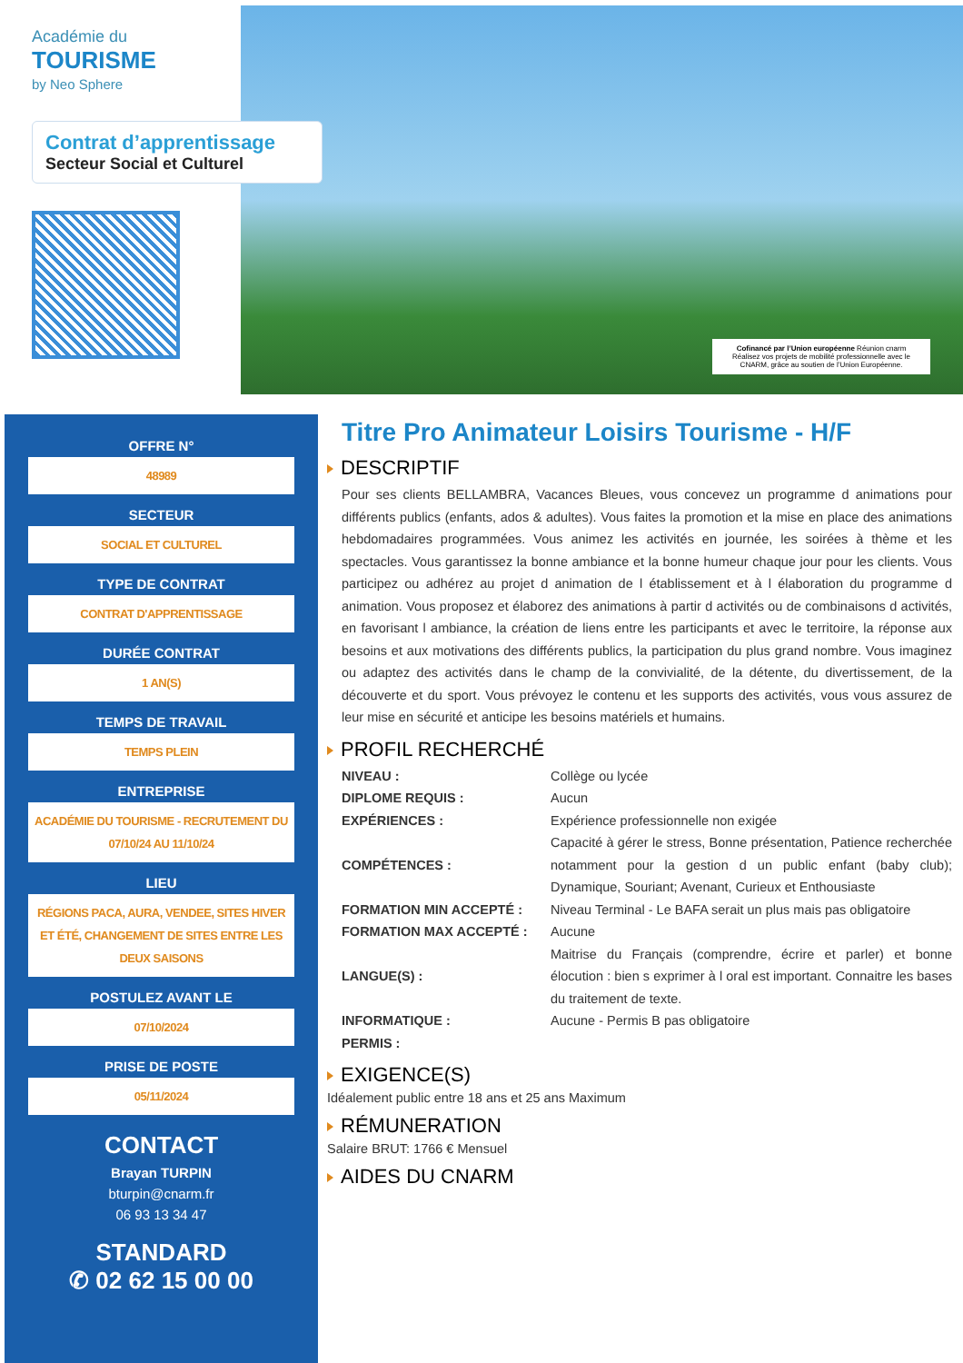Académie du
TOURISME
by Neo Sphere
Contrat d’apprentissage
Secteur Social et Culturel
Cofinancé par l’Union européenne Réunion cnarm
Réalisez vos projets de mobilité professionnelle avec le CNARM, grâce au soutien de l’Union Européenne.
OFFRE N°
48989
SECTEUR
SOCIAL ET CULTUREL
TYPE DE CONTRAT
CONTRAT D'APPRENTISSAGE
DURÉE CONTRAT
1 AN(S)
TEMPS DE TRAVAIL
TEMPS PLEIN
ENTREPRISE
ACADÉMIE DU TOURISME - RECRUTEMENT DU 07/10/24 AU 11/10/24
LIEU
RÉGIONS PACA, AURA, VENDEE, SITES HIVER ET ÉTÉ, CHANGEMENT DE SITES ENTRE LES DEUX SAISONS
POSTULEZ AVANT LE
07/10/2024
PRISE DE POSTE
05/11/2024
CONTACT
Brayan TURPIN
bturpin@cnarm.fr
06 93 13 34 47
STANDARD
✆ 02 62 15 00 00
Titre Pro Animateur Loisirs Tourisme - H/F
DESCRIPTIF
Pour ses clients BELLAMBRA, Vacances Bleues, vous concevez un programme d animations pour différents publics (enfants, ados & adultes). Vous faites la promotion et la mise en place des animations hebdomadaires programmées. Vous animez les activités en journée, les soirées à thème et les spectacles. Vous garantissez la bonne ambiance et la bonne humeur chaque jour pour les clients. Vous participez ou adhérez au projet d animation de l établissement et à l élaboration du programme d animation. Vous proposez et élaborez des animations à partir d activités ou de combinaisons d activités, en favorisant l ambiance, la création de liens entre les participants et avec le territoire, la réponse aux besoins et aux motivations des différents publics, la participation du plus grand nombre. Vous imaginez ou adaptez des activités dans le champ de la convivialité, de la détente, du divertissement, de la découverte et du sport. Vous prévoyez le contenu et les supports des activités, vous vous assurez de leur mise en sécurité et anticipe les besoins matériels et humains.
PROFIL RECHERCHÉ
| NIVEAU : | Collège ou lycée |
| DIPLOME REQUIS : | Aucun |
| EXPÉRIENCES : | Expérience professionnelle non exigée |
| COMPÉTENCES : | Capacité à gérer le stress, Bonne présentation, Patience recherchée notamment pour la gestion d un public enfant (baby club); Dynamique, Souriant; Avenant, Curieux et Enthousiaste |
| FORMATION MIN ACCEPTÉ : | Niveau Terminal - Le BAFA serait un plus mais pas obligatoire |
| FORMATION MAX ACCEPTÉ : | Aucune |
| LANGUE(S) : | Maitrise du Français (comprendre, écrire et parler) et bonne élocution : bien s exprimer à l oral est important. Connaitre les bases du traitement de texte. |
| INFORMATIQUE : | Aucune - Permis B pas obligatoire |
| PERMIS : | |
EXIGENCE(S)
Idéalement public entre 18 ans et 25 ans Maximum
RÉMUNERATION
Salaire BRUT: 1766 € Mensuel
AIDES DU CNARM